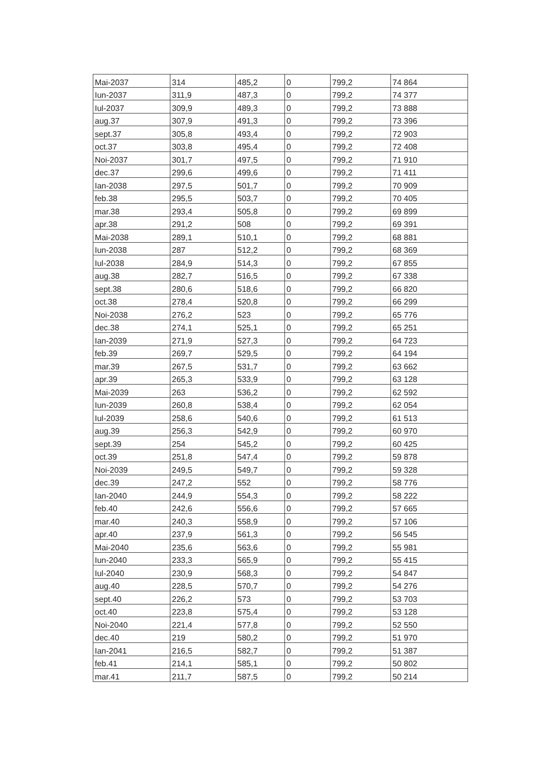| Mai-2037 | 314 | 485,2 | 0 | 799,2 | 74 864 |
| Iun-2037 | 311,9 | 487,3 | 0 | 799,2 | 74 377 |
| Iul-2037 | 309,9 | 489,3 | 0 | 799,2 | 73 888 |
| aug.37 | 307,9 | 491,3 | 0 | 799,2 | 73 396 |
| sept.37 | 305,8 | 493,4 | 0 | 799,2 | 72 903 |
| oct.37 | 303,8 | 495,4 | 0 | 799,2 | 72 408 |
| Noi-2037 | 301,7 | 497,5 | 0 | 799,2 | 71 910 |
| dec.37 | 299,6 | 499,6 | 0 | 799,2 | 71 411 |
| Ian-2038 | 297,5 | 501,7 | 0 | 799,2 | 70 909 |
| feb.38 | 295,5 | 503,7 | 0 | 799,2 | 70 405 |
| mar.38 | 293,4 | 505,8 | 0 | 799,2 | 69 899 |
| apr.38 | 291,2 | 508 | 0 | 799,2 | 69 391 |
| Mai-2038 | 289,1 | 510,1 | 0 | 799,2 | 68 881 |
| Iun-2038 | 287 | 512,2 | 0 | 799,2 | 68 369 |
| Iul-2038 | 284,9 | 514,3 | 0 | 799,2 | 67 855 |
| aug.38 | 282,7 | 516,5 | 0 | 799,2 | 67 338 |
| sept.38 | 280,6 | 518,6 | 0 | 799,2 | 66 820 |
| oct.38 | 278,4 | 520,8 | 0 | 799,2 | 66 299 |
| Noi-2038 | 276,2 | 523 | 0 | 799,2 | 65 776 |
| dec.38 | 274,1 | 525,1 | 0 | 799,2 | 65 251 |
| Ian-2039 | 271,9 | 527,3 | 0 | 799,2 | 64 723 |
| feb.39 | 269,7 | 529,5 | 0 | 799,2 | 64 194 |
| mar.39 | 267,5 | 531,7 | 0 | 799,2 | 63 662 |
| apr.39 | 265,3 | 533,9 | 0 | 799,2 | 63 128 |
| Mai-2039 | 263 | 536,2 | 0 | 799,2 | 62 592 |
| Iun-2039 | 260,8 | 538,4 | 0 | 799,2 | 62 054 |
| Iul-2039 | 258,6 | 540,6 | 0 | 799,2 | 61 513 |
| aug.39 | 256,3 | 542,9 | 0 | 799,2 | 60 970 |
| sept.39 | 254 | 545,2 | 0 | 799,2 | 60 425 |
| oct.39 | 251,8 | 547,4 | 0 | 799,2 | 59 878 |
| Noi-2039 | 249,5 | 549,7 | 0 | 799,2 | 59 328 |
| dec.39 | 247,2 | 552 | 0 | 799,2 | 58 776 |
| Ian-2040 | 244,9 | 554,3 | 0 | 799,2 | 58 222 |
| feb.40 | 242,6 | 556,6 | 0 | 799,2 | 57 665 |
| mar.40 | 240,3 | 558,9 | 0 | 799,2 | 57 106 |
| apr.40 | 237,9 | 561,3 | 0 | 799,2 | 56 545 |
| Mai-2040 | 235,6 | 563,6 | 0 | 799,2 | 55 981 |
| Iun-2040 | 233,3 | 565,9 | 0 | 799,2 | 55 415 |
| Iul-2040 | 230,9 | 568,3 | 0 | 799,2 | 54 847 |
| aug.40 | 228,5 | 570,7 | 0 | 799,2 | 54 276 |
| sept.40 | 226,2 | 573 | 0 | 799,2 | 53 703 |
| oct.40 | 223,8 | 575,4 | 0 | 799,2 | 53 128 |
| Noi-2040 | 221,4 | 577,8 | 0 | 799,2 | 52 550 |
| dec.40 | 219 | 580,2 | 0 | 799,2 | 51 970 |
| Ian-2041 | 216,5 | 582,7 | 0 | 799,2 | 51 387 |
| feb.41 | 214,1 | 585,1 | 0 | 799,2 | 50 802 |
| mar.41 | 211,7 | 587,5 | 0 | 799,2 | 50 214 |